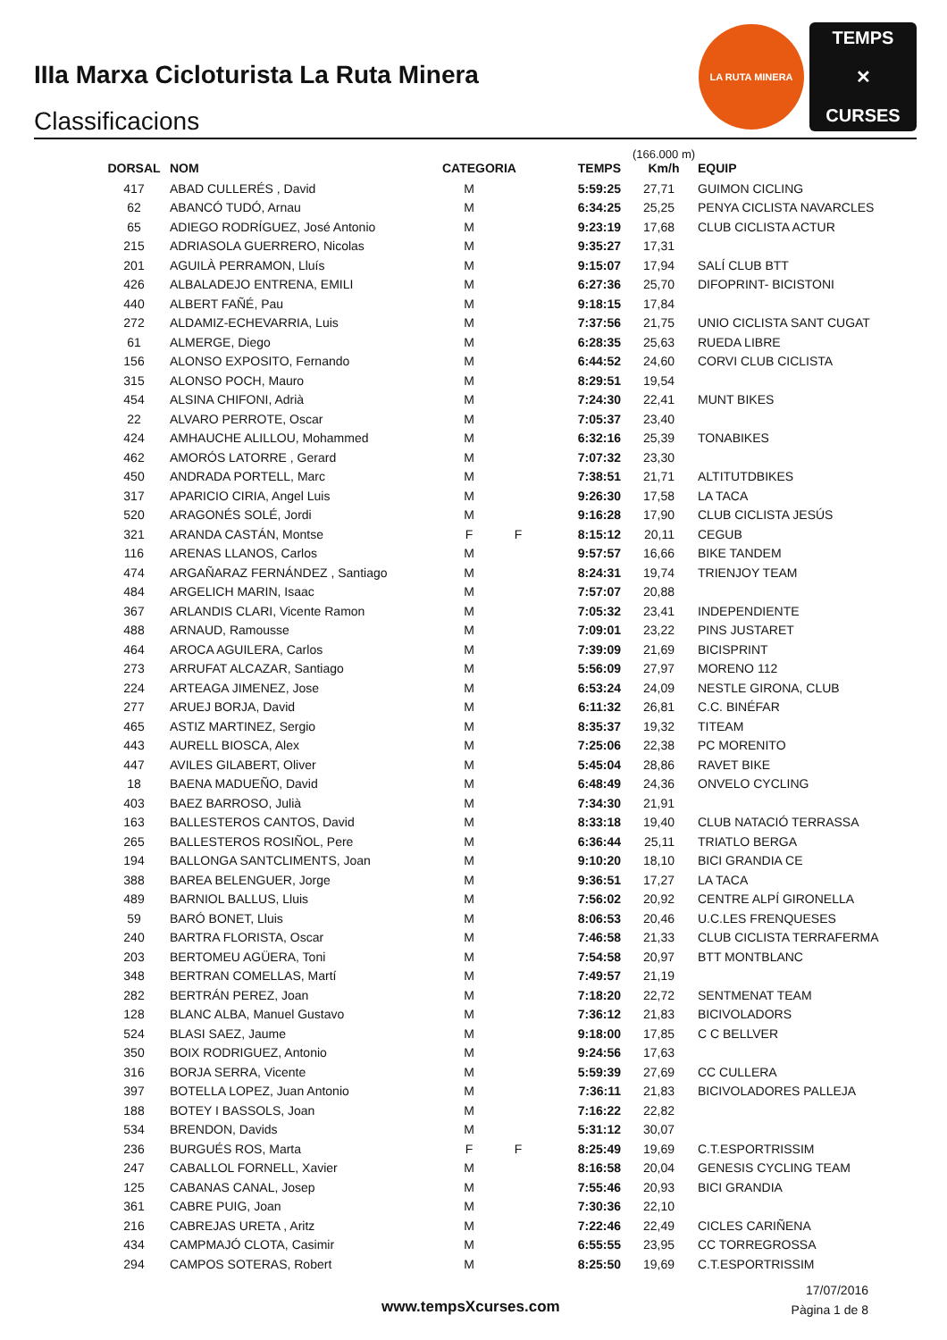IIIa Marxa Cicloturista La Ruta Minera
Classificacions
LA RUTA MINERA
TEMPS
✕
CURSES
| DORSAL | NOM | CATEGORIA | | TEMPS | (166.000 m) Km/h | EQUIP |
| --- | --- | --- | --- | --- | --- | --- |
| 417 | ABAD CULLERÉS , David | M | | 5:59:25 | 27,71 | GUIMON CICLING |
| 62 | ABANCÓ TUDÓ, Arnau | M | | 6:34:25 | 25,25 | PENYA CICLISTA NAVARCLES |
| 65 | ADIEGO RODRÍGUEZ, José Antonio | M | | 9:23:19 | 17,68 | CLUB CICLISTA ACTUR |
| 215 | ADRIASOLA GUERRERO, Nicolas | M | | 9:35:27 | 17,31 | |
| 201 | AGUILÀ PERRAMON, Lluís | M | | 9:15:07 | 17,94 | SALÍ CLUB BTT |
| 426 | ALBALADEJO ENTRENA, EMILI | M | | 6:27:36 | 25,70 | DIFOPRINT- BICISTONI |
| 440 | ALBERT FAÑÉ, Pau | M | | 9:18:15 | 17,84 | |
| 272 | ALDAMIZ-ECHEVARRIA, Luis | M | | 7:37:56 | 21,75 | UNIO CICLISTA SANT CUGAT |
| 61 | ALMERGE, Diego | M | | 6:28:35 | 25,63 | RUEDA LIBRE |
| 156 | ALONSO EXPOSITO, Fernando | M | | 6:44:52 | 24,60 | CORVI CLUB CICLISTA |
| 315 | ALONSO POCH, Mauro | M | | 8:29:51 | 19,54 | |
| 454 | ALSINA CHIFONI, Adrià | M | | 7:24:30 | 22,41 | MUNT BIKES |
| 22 | ALVARO PERROTE, Oscar | M | | 7:05:37 | 23,40 | |
| 424 | AMHAUCHE ALILLOU, Mohammed | M | | 6:32:16 | 25,39 | TONABIKES |
| 462 | AMORÓS LATORRE , Gerard | M | | 7:07:32 | 23,30 | |
| 450 | ANDRADA PORTELL, Marc | M | | 7:38:51 | 21,71 | ALTITUTDBIKES |
| 317 | APARICIO CIRIA, Angel Luis | M | | 9:26:30 | 17,58 | LA TACA |
| 520 | ARAGONÉS SOLÉ, Jordi | M | | 9:16:28 | 17,90 | CLUB CICLISTA JESÚS |
| 321 | ARANDA CASTÁN, Montse | F | F | 8:15:12 | 20,11 | CEGUB |
| 116 | ARENAS LLANOS, Carlos | M | | 9:57:57 | 16,66 | BIKE TANDEM |
| 474 | ARGAÑARAZ FERNÁNDEZ , Santiago | M | | 8:24:31 | 19,74 | TRIENJOY TEAM |
| 484 | ARGELICH MARIN, Isaac | M | | 7:57:07 | 20,88 | |
| 367 | ARLANDIS CLARI, Vicente Ramon | M | | 7:05:32 | 23,41 | INDEPENDIENTE |
| 488 | ARNAUD, Ramousse | M | | 7:09:01 | 23,22 | PINS JUSTARET |
| 464 | AROCA AGUILERA, Carlos | M | | 7:39:09 | 21,69 | BICISPRINT |
| 273 | ARRUFAT ALCAZAR, Santiago | M | | 5:56:09 | 27,97 | MORENO 112 |
| 224 | ARTEAGA JIMENEZ, Jose | M | | 6:53:24 | 24,09 | NESTLE GIRONA, CLUB |
| 277 | ARUEJ BORJA, David | M | | 6:11:32 | 26,81 | C.C. BINÉFAR |
| 465 | ASTIZ MARTINEZ, Sergio | M | | 8:35:37 | 19,32 | TITEAM |
| 443 | AURELL BIOSCA, Alex | M | | 7:25:06 | 22,38 | PC MORENITO |
| 447 | AVILES GILABERT, Oliver | M | | 5:45:04 | 28,86 | RAVET BIKE |
| 18 | BAENA MADUEÑO, David | M | | 6:48:49 | 24,36 | ONVELO CYCLING |
| 403 | BAEZ BARROSO, Julià | M | | 7:34:30 | 21,91 | |
| 163 | BALLESTEROS CANTOS, David | M | | 8:33:18 | 19,40 | CLUB NATACIÓ TERRASSA |
| 265 | BALLESTEROS ROSIÑOL, Pere | M | | 6:36:44 | 25,11 | TRIATLO BERGA |
| 194 | BALLONGA SANTCLIMENTS, Joan | M | | 9:10:20 | 18,10 | BICI GRANDIA CE |
| 388 | BAREA BELENGUER, Jorge | M | | 9:36:51 | 17,27 | LA TACA |
| 489 | BARNIOL BALLUS, Lluis | M | | 7:56:02 | 20,92 | CENTRE ALPÍ GIRONELLA |
| 59 | BARÓ BONET, Lluis | M | | 8:06:53 | 20,46 | U.C.LES FRENQUESES |
| 240 | BARTRA FLORISTA, Oscar | M | | 7:46:58 | 21,33 | CLUB CICLISTA TERRAFERMA |
| 203 | BERTOMEU AGÜERA, Toni | M | | 7:54:58 | 20,97 | BTT MONTBLANC |
| 348 | BERTRAN COMELLAS, Martí | M | | 7:49:57 | 21,19 | |
| 282 | BERTRÁN PEREZ, Joan | M | | 7:18:20 | 22,72 | SENTMENAT TEAM |
| 128 | BLANC ALBA, Manuel Gustavo | M | | 7:36:12 | 21,83 | BICIVOLADORS |
| 524 | BLASI SAEZ, Jaume | M | | 9:18:00 | 17,85 | C C BELLVER |
| 350 | BOIX RODRIGUEZ, Antonio | M | | 9:24:56 | 17,63 | |
| 316 | BORJA SERRA, Vicente | M | | 5:59:39 | 27,69 | CC CULLERA |
| 397 | BOTELLA LOPEZ, Juan Antonio | M | | 7:36:11 | 21,83 | BICIVOLADORES PALLEJA |
| 188 | BOTEY I BASSOLS, Joan | M | | 7:16:22 | 22,82 | |
| 534 | BRENDON, Davids | M | | 5:31:12 | 30,07 | |
| 236 | BURGUÉS ROS, Marta | F | F | 8:25:49 | 19,69 | C.T.ESPORTRISSIM |
| 247 | CABALLOL FORNELL, Xavier | M | | 8:16:58 | 20,04 | GENESIS CYCLING TEAM |
| 125 | CABANAS CANAL, Josep | M | | 7:55:46 | 20,93 | BICI GRANDIA |
| 361 | CABRE PUIG, Joan | M | | 7:30:36 | 22,10 | |
| 216 | CABREJAS URETA , Aritz | M | | 7:22:46 | 22,49 | CICLES CARIÑENA |
| 434 | CAMPMAJÓ CLOTA, Casimir | M | | 6:55:55 | 23,95 | CC TORREGROSSA |
| 294 | CAMPOS SOTERAS, Robert | M | | 8:25:50 | 19,69 | C.T.ESPORTRISSIM |
www.tempsXcurses.com
17/07/2016
Pàgina 1 de 8